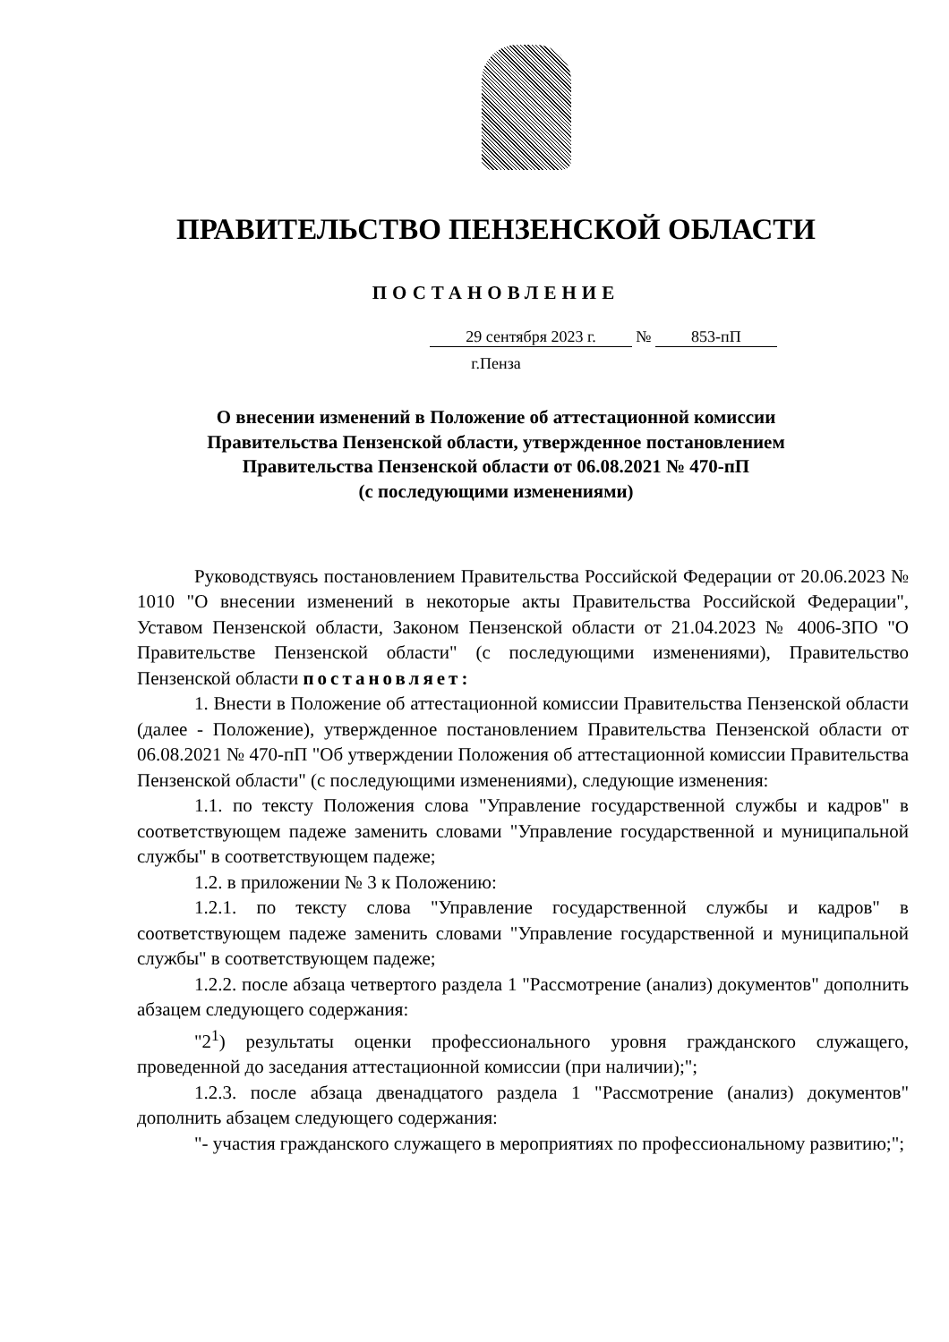ПРАВИТЕЛЬСТВО ПЕНЗЕНСКОЙ ОБЛАСТИ
ПОСТАНОВЛЕНИЕ
29 сентября 2023 г. № 853-пП
г.Пенза
О внесении изменений в Положение об аттестационной комиссии
Правительства Пензенской области, утвержденное постановлением
Правительства Пензенской области от 06.08.2021 № 470-пП
(с последующими изменениями)
Руководствуясь постановлением Правительства Российской Федерации от 20.06.2023 № 1010 "О внесении изменений в некоторые акты Правительства Российской Федерации", Уставом Пензенской области, Законом Пензенской области от 21.04.2023 № 4006-ЗПО "О Правительстве Пензенской области" (с последующими изменениями), Правительство Пензенской области постановляет:
1. Внести в Положение об аттестационной комиссии Правительства Пензенской области (далее - Положение), утвержденное постановлением Правительства Пензенской области от 06.08.2021 № 470-пП "Об утверждении Положения об аттестационной комиссии Правительства Пензенской области" (с последующими изменениями), следующие изменения:
1.1. по тексту Положения слова "Управление государственной службы и кадров" в соответствующем падеже заменить словами "Управление государственной и муниципальной службы" в соответствующем падеже;
1.2. в приложении № 3 к Положению:
1.2.1. по тексту слова "Управление государственной службы и кадров" в соответствующем падеже заменить словами "Управление государственной и муниципальной службы" в соответствующем падеже;
1.2.2. после абзаца четвертого раздела 1 "Рассмотрение (анализ) документов" дополнить абзацем следующего содержания:
"2<sup>1</sup>) результаты оценки профессионального уровня гражданского служащего, проведенной до заседания аттестационной комиссии (при наличии);";
1.2.3. после абзаца двенадцатого раздела 1 "Рассмотрение (анализ) документов" дополнить абзацем следующего содержания:
"- участия гражданского служащего в мероприятиях по профессиональному развитию;";